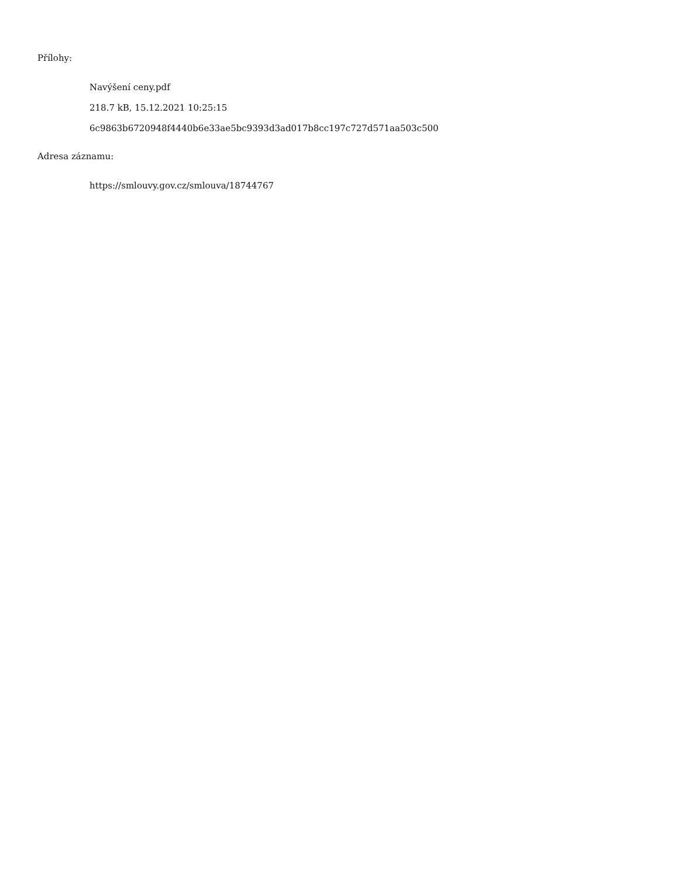Přílohy:
Navýšení ceny.pdf
218.7 kB, 15.12.2021 10:25:15
6c9863b6720948f4440b6e33ae5bc9393d3ad017b8cc197c727d571aa503c500
Adresa záznamu:
https://smlouvy.gov.cz/smlouva/18744767